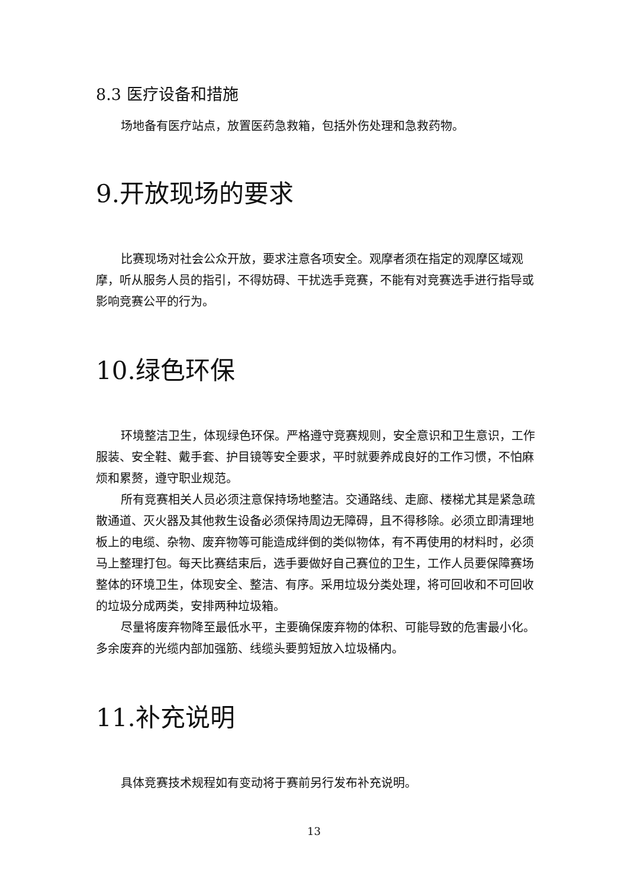8.3 医疗设备和措施
场地备有医疗站点，放置医药急救箱，包括外伤处理和急救药物。
9.开放现场的要求
比赛现场对社会公众开放，要求注意各项安全。观摩者须在指定的观摩区域观摩，听从服务人员的指引，不得妨碍、干扰选手竞赛，不能有对竞赛选手进行指导或影响竞赛公平的行为。
10.绿色环保
环境整洁卫生，体现绿色环保。严格遵守竞赛规则，安全意识和卫生意识，工作服装、安全鞋、戴手套、护目镜等安全要求，平时就要养成良好的工作习惯，不怕麻烦和累赘，遵守职业规范。
所有竞赛相关人员必须注意保持场地整洁。交通路线、走廊、楼梯尤其是紧急疏散通道、灭火器及其他救生设备必须保持周边无障碍，且不得移除。必须立即清理地板上的电缆、杂物、废弃物等可能造成绊倒的类似物体，有不再使用的材料时，必须马上整理打包。每天比赛结束后，选手要做好自己赛位的卫生，工作人员要保障赛场整体的环境卫生，体现安全、整洁、有序。采用垃圾分类处理，将可回收和不可回收的垃圾分成两类，安排两种垃圾箱。
尽量将废弃物降至最低水平，主要确保废弃物的体积、可能导致的危害最小化。多余废弃的光缆内部加强筋、线缆头要剪短放入垃圾桶内。
11.补充说明
具体竞赛技术规程如有变动将于赛前另行发布补充说明。
13